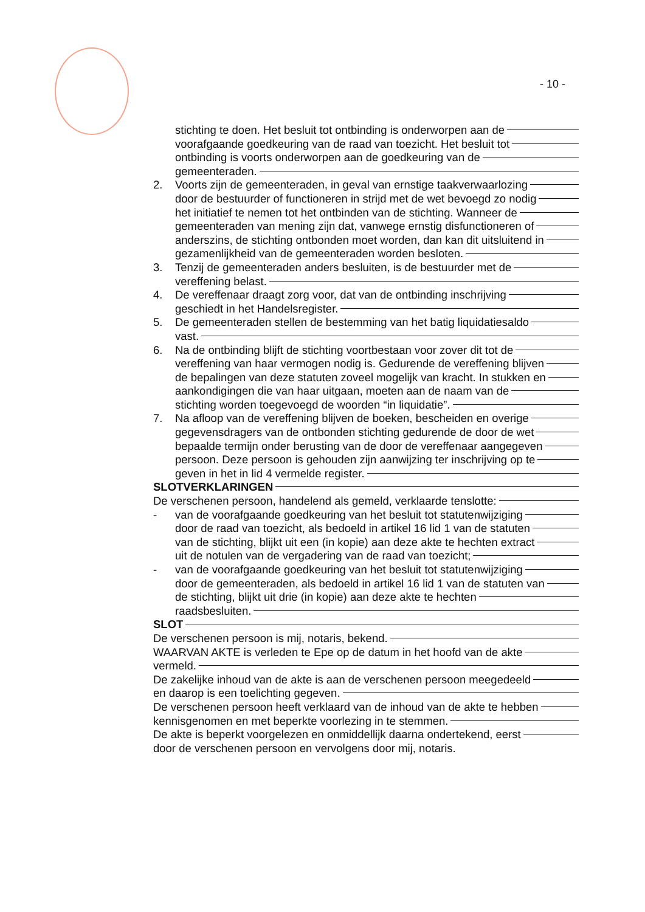- 10 -
stichting te doen. Het besluit tot ontbinding is onderworpen aan de
voorafgaande goedkeuring van de raad van toezicht. Het besluit tot
ontbinding is voorts onderworpen aan de goedkeuring van de
gemeenteraden.
2. Voorts zijn de gemeenteraden, in geval van ernstige taakverwaarlozing
door de bestuurder of functioneren in strijd met de wet bevoegd zo nodig
het initiatief te nemen tot het ontbinden van de stichting. Wanneer de
gemeenteraden van mening zijn dat, vanwege ernstig disfunctioneren of
anderszins, de stichting ontbonden moet worden, dan kan dit uitsluitend in
gezamenlijkheid van de gemeenteraden worden besloten.
3. Tenzij de gemeenteraden anders besluiten, is de bestuurder met de
vereffening belast.
4. De vereffenaar draagt zorg voor, dat van de ontbinding inschrijving
geschiedt in het Handelsregister.
5. De gemeenteraden stellen de bestemming van het batig liquidatiesaldo
vast.
6. Na de ontbinding blijft de stichting voortbestaan voor zover dit tot de
vereffening van haar vermogen nodig is. Gedurende de vereffening blijven
de bepalingen van deze statuten zoveel mogelijk van kracht. In stukken en
aankondigingen die van haar uitgaan, moeten aan de naam van de
stichting worden toegevoegd de woorden “in liquidatie”.
7. Na afloop van de vereffening blijven de boeken, bescheiden en overige
gegevensdragers van de ontbonden stichting gedurende de door de wet
bepaalde termijn onder berusting van de door de vereffenaar aangegeven
persoon. Deze persoon is gehouden zijn aanwijzing ter inschrijving op te
geven in het in lid 4 vermelde register.
SLOTVERKLARINGEN
De verschenen persoon, handelend als gemeld, verklaarde tenslotte:
- van de voorafgaande goedkeuring van het besluit tot statutenwijziging
door de raad van toezicht, als bedoeld in artikel 16 lid 1 van de statuten
van de stichting, blijkt uit een (in kopie) aan deze akte te hechten extract
uit de notulen van de vergadering van de raad van toezicht;
- van de voorafgaande goedkeuring van het besluit tot statutenwijziging
door de gemeenteraden, als bedoeld in artikel 16 lid 1 van de statuten van
de stichting, blijkt uit drie (in kopie) aan deze akte te hechten
raadsbesluiten.
SLOT
De verschenen persoon is mij, notaris, bekend.
WAARVAN AKTE is verleden te Epe op de datum in het hoofd van de akte
vermeld.
De zakelijke inhoud van de akte is aan de verschenen persoon meegedeeld
en daarop is een toelichting gegeven.
De verschenen persoon heeft verklaard van de inhoud van de akte te hebben
kennisgenomen en met beperkte voorlezing in te stemmen.
De akte is beperkt voorgelezen en onmiddellijk daarna ondertekend, eerst
door de verschenen persoon en vervolgens door mij, notaris.